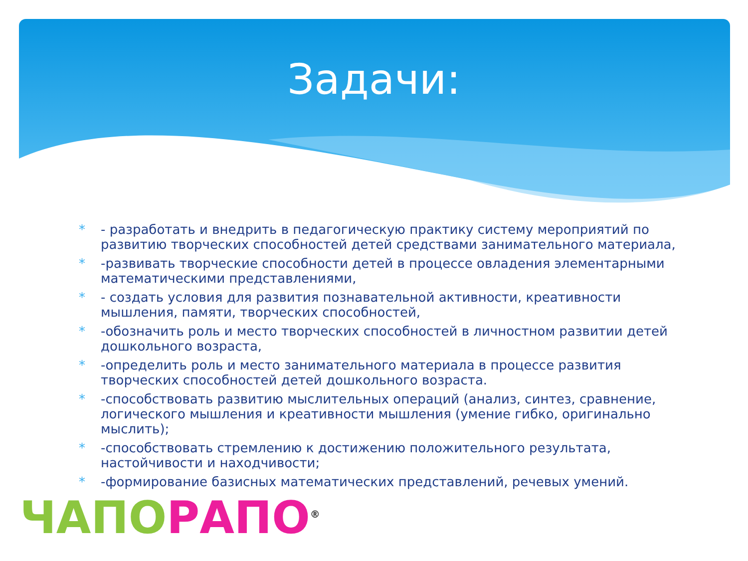Задачи:
* - разработать и внедрить в педагогическую практику систему мероприятий по развитию творческих способностей детей средствами занимательного материала,
* -развивать творческие способности детей в процессе овладения элементарными математическими представлениями,
* - создать условия для развития познавательной активности, креативности мышления, памяти, творческих способностей,
* -обозначить роль и место творческих способностей в личностном развитии детей дошкольного возраста,
* -определить роль и место занимательного материала в процессе развития творческих способностей детей дошкольного возраста.
* -способствовать развитию мыслительных операций (анализ, синтез, сравнение, логического мышления и креативности мышления (умение гибко, оригинально мыслить);
* -способствовать стремлению к достижению положительного результата, настойчивости и находчивости;
* -формирование базисных математических представлений, речевых умений.
ЧАПО РАПО<sup>®</sup>